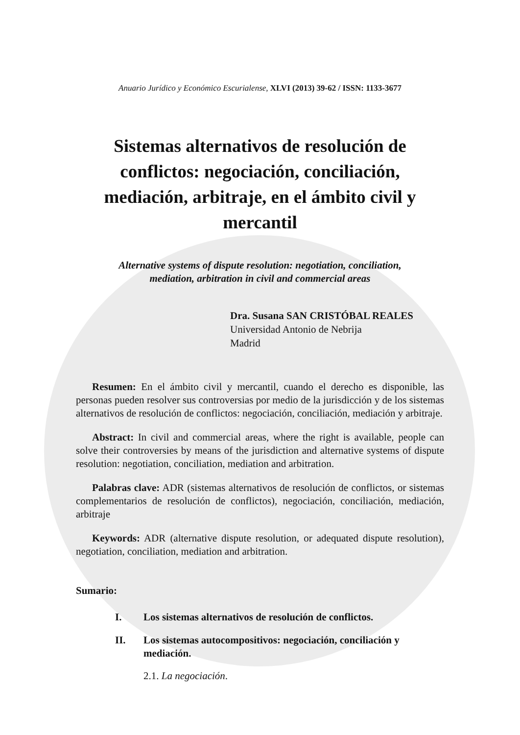Anuario Jurídico y Económico Escurialense, XLVI (2013) 39-62 / ISSN: 1133-3677
Sistemas alternativos de resolución de conflictos: negociación, conciliación, mediación, arbitraje, en el ámbito civil y mercantil
Alternative systems of dispute resolution: negotiation, conciliation,
mediation, arbitration in civil and commercial areas
Dra. Susana SAN CRISTÓBAL REALES
Universidad Antonio de Nebrija
Madrid
Resumen: En el ámbito civil y mercantil, cuando el derecho es disponible, las personas pueden resolver sus controversias por medio de la jurisdicción y de los sistemas alternativos de resolución de conflictos: negociación, conciliación, mediación y arbitraje.
Abstract: In civil and commercial areas, where the right is available, people can solve their controversies by means of the jurisdiction and alternative systems of dispute resolution: negotiation, conciliation, mediation and arbitration.
Palabras clave: ADR (sistemas alternativos de resolución de conflictos, or sistemas complementarios de resolución de conflictos), negociación, conciliación, mediación, arbitraje
Keywords: ADR (alternative dispute resolution, or adequated dispute resolution), negotiation, conciliation, mediation and arbitration.
Sumario:
I. Los sistemas alternativos de resolución de conflictos.
II. Los sistemas autocompositivos: negociación, conciliación y mediación.
2.1. La negociación.